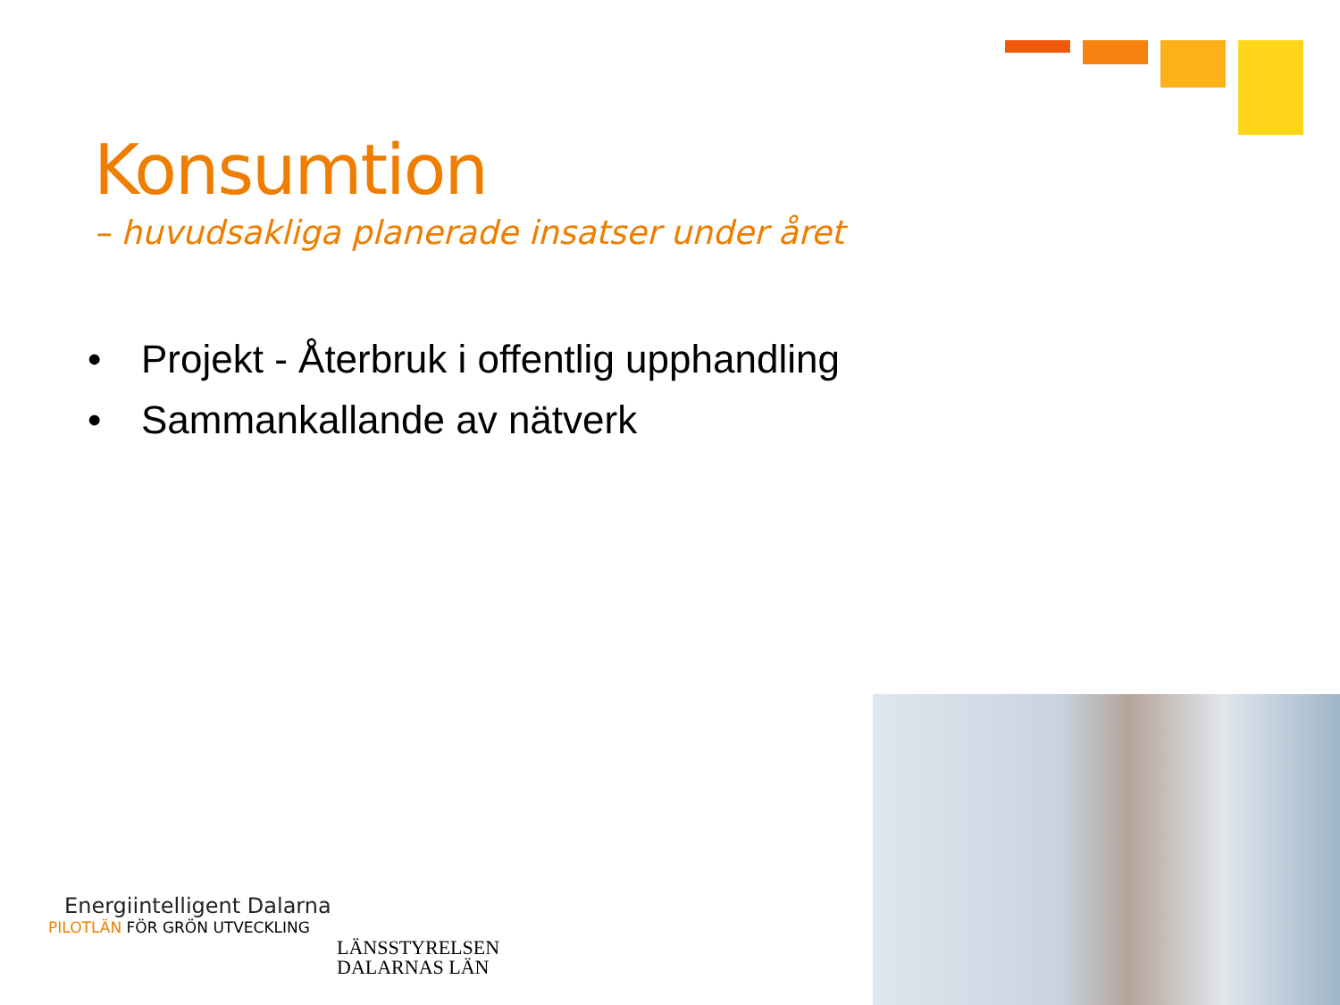Konsumtion
– huvudsakliga planerade insatser under året
• Projekt - Återbruk i offentlig upphandling
• Sammankallande av nätverk
Energiintelligent Dalarna
PILOTLÄN FÖR GRÖN UTVECKLING
LÄNSSTYRELSEN
DALARNAS LÄN